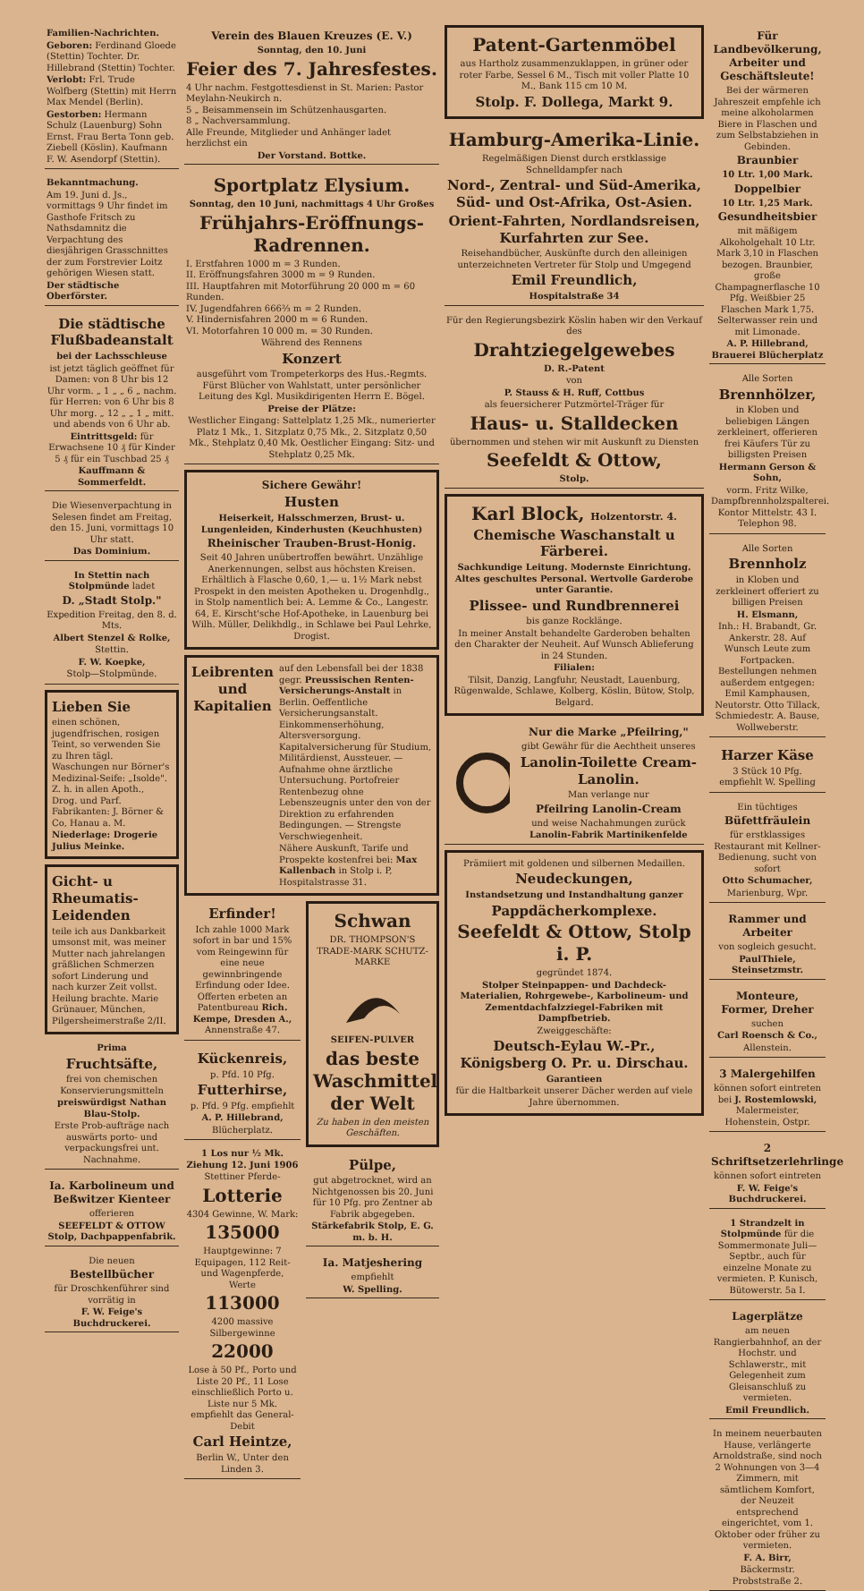Familien-Nachrichten.
Geboren: Ferdinand Gloede (Stettin) Tochter. Dr. Hillebrand (Stettin) Tochter.
Verlobt: Frl. Trude Wolfberg (Stettin) mit Herrn Max Mendel (Berlin).
Gestorben: Hermann Schulz (Lauenburg) Sohn Ernst. Frau Berta Tonn geb. Ziebell (Köslin). Kaufmann F. W. Asendorpf (Stettin).
Bekanntmachung.
Am 19. Juni d. Js., vormittags 9 Uhr findet im Gasthofe Fritsch zu Nathsdamnitz die Verpachtung des diesjährigen Grasschnittes der zum Forstrevier Loitz gehörigen Wiesen statt.
Der städtische Oberförster.
Die städtische Flußbadeanstalt
bei der Lachsschleuse
ist jetzt täglich geöffnet für Damen: von 8 Uhr bis 12 Uhr vorm. „ 1 „ „ 6 „ nachm. für Herren: von 6 Uhr bis 8 Uhr morg. „ 12 „ „ 1 „ mitt. und abends von 6 Uhr ab.
Eintrittsgeld: für Erwachsene 10 ₰ für Kinder 5 ₰ für ein Tuschbad 25 ₰
Kauffmann & Sommerfeldt.
Die Wiesenverpachtung in Selesen findet am Freitag, den 15. Juni, vormittags 10 Uhr statt.
Das Dominium.
In Stettin nach Stolpmünde ladet
D. „Stadt Stolp."
Expedition Freitag, den 8. d. Mts.
Albert Stenzel & Rolke,
Stettin.
F. W. Koepke,
Stolp—Stolpmünde.
Lieben Sie
einen schönen, jugendfrischen, rosigen Teint, so verwenden Sie zu Ihren tägl. Waschungen nur Börner's Medizinal-Seife: „Isolde". Z. h. in allen Apoth., Drog. und Parf. Fabrikanten: J. Börner & Co, Hanau a. M.
Niederlage: Drogerie Julius Meinke.
Gicht- u Rheumatis-Leidenden
teile ich aus Dankbarkeit umsonst mit, was meiner Mutter nach jahrelangen gräßlichen Schmerzen sofort Linderung und nach kurzer Zeit vollst. Heilung brachte. Marie Grünauer, München, Pilgersheimerstraße 2/II.
Prima
Fruchtsäfte,
frei von chemischen Konservierungsmitteln
preiswürdigst Nathan Blau-Stolp.
Erste Prob-aufträge nach auswärts porto- und verpackungsfrei unt. Nachnahme.
Ia. Karbolineum und Beßwitzer Kienteer
offerieren
SEEFELDT & OTTOW Stolp, Dachpappenfabrik.
Die neuen
Bestellbücher
für Droschkenführer sind vorrätig in
F. W. Feige's Buchdruckerei.
Verein des Blauen Kreuzes (E. V.)
Sonntag, den 10. Juni
Feier des 7. Jahresfestes.
4 Uhr nachm. Festgottesdienst in St. Marien: Pastor Meylahn-Neukirch n.
5 „ Beisammensein im Schützenhausgarten.
8 „ Nachversammlung.
Alle Freunde, Mitglieder und Anhänger ladet herzlichst ein
Der Vorstand. Bottke.
Sportplatz Elysium.
Sonntag, den 10 Juni, nachmittags 4 Uhr Großes
Frühjahrs-Eröffnungs-Radrennen.
I. Erstfahren 1000 m = 3 Runden.
II. Eröffnungsfahren 3000 m = 9 Runden.
III. Hauptfahren mit Motorführung 20 000 m = 60 Runden.
IV. Jugendfahren 666⅔ m = 2 Runden.
V. Hindernisfahren 2000 m = 6 Runden.
VI. Motorfahren 10 000 m. = 30 Runden.
Während des Rennens
Konzert
ausgeführt vom Trompeterkorps des Hus.-Regmts. Fürst Blücher von Wahlstatt, unter persönlicher Leitung des Kgl. Musikdirigenten Herrn E. Bögel.
Preise der Plätze:
Westlicher Eingang: Sattelplatz 1,25 Mk., numerierter Platz 1 Mk., 1. Sitzplatz 0,75 Mk., 2. Sitzplatz 0,50 Mk., Stehplatz 0,40 Mk. Oestlicher Eingang: Sitz- und Stehplatz 0,25 Mk.
Sichere Gewähr!
Husten
Heiserkeit, Halsschmerzen, Brust- u. Lungenleiden, Kinderhusten (Keuchhusten)
Rheinischer Trauben-Brust-Honig.
Seit 40 Jahren unübertroffen bewährt. Unzählige Anerkennungen, selbst aus höchsten Kreisen. Erhältlich à Flasche 0,60, 1,— u. 1½ Mark nebst Prospekt in den meisten Apotheken u. Drogenhdlg., in Stolp namentlich bei: A. Lemme & Co., Langestr. 64, E. Kirscht'sche Hof-Apotheke, in Lauenburg bei Wilh. Müller, Delikhdlg., in Schlawe bei Paul Lehrke, Drogist.
Leibrenten und Kapitalien
auf den Lebensfall bei der 1838 gegr. Preussischen Renten-Versicherungs-Anstalt in Berlin. Oeffentliche Versicherungsanstalt. Einkommenserhöhung, Altersversorgung. Kapitalversicherung für Studium, Militärdienst, Aussteuer. — Aufnahme ohne ärztliche Untersuchung. Portofreier Rentenbezug ohne Lebenszeugnis unter den von der Direktion zu erfahrenden Bedingungen. — Strengste Verschwiegenheit.
Nähere Auskunft, Tarife und Prospekte kostenfrei bei: Max Kallenbach in Stolp i. P, Hospitalstrasse 31.
Erfinder!
Ich zahle 1000 Mark sofort in bar und 15% vom Reingewinn für eine neue gewinnbringende Erfindung oder Idee. Offerten erbeten an Patentbureau Rich. Kempe, Dresden A., Annenstraße 47.
Kückenreis,
p. Pfd. 10 Pfg.
Futterhirse,
p. Pfd. 9 Pfg. empfiehlt
A. P. Hillebrand,
Blücherplatz.
1 Los nur ½ Mk. Ziehung 12. Juni 1906
Stettiner Pferde-
Lotterie
4304 Gewinne, W. Mark:
135000
Hauptgewinne: 7 Equipagen, 112 Reit- und Wagenpferde, Werte
113000
4200 massive Silbergewinne
22000
Lose à 50 Pf., Porto und Liste 20 Pf., 11 Lose einschließlich Porto u. Liste nur 5 Mk. empfiehlt das General-Debit
Carl Heintze,
Berlin W., Unter den Linden 3.
Schwan
DR. THOMPSON'S TRADE-MARK SCHUTZ-MARKE
SEIFEN-PULVER
das beste Waschmittel der Welt
Zu haben in den meisten Geschäften.
Pülpe,
gut abgetrocknet, wird an Nichtgenossen bis 20. Juni für 10 Pfg. pro Zentner ab Fabrik abgegeben.
Stärkefabrik Stolp, E. G. m. b. H.
Ia. Matjeshering
empfiehlt
W. Spelling.
Patent-Gartenmöbel
aus Hartholz zusammenzuklappen, in grüner oder roter Farbe, Sessel 6 M., Tisch mit voller Platte 10 M., Bank 115 cm 10 M.
Stolp. F. Dollega, Markt 9.
Hamburg-Amerika-Linie.
Regelmäßigen Dienst durch erstklassige Schnelldampfer nach
Nord-, Zentral- und Süd-Amerika, Süd- und Ost-Afrika, Ost-Asien.
Orient-Fahrten, Nordlandsreisen, Kurfahrten zur See.
Reisehandbücher, Auskünfte durch den alleinigen unterzeichneten Vertreter für Stolp und Umgegend
Emil Freundlich,
Hospitalstraße 34
Für den Regierungsbezirk Köslin haben wir den Verkauf des
Drahtziegelgewebes
D. R.-Patent
von
P. Stauss & H. Ruff, Cottbus
als feuersicherer Putzmörtel-Träger für
Haus- u. Stalldecken
übernommen und stehen wir mit Auskunft zu Diensten
Seefeldt & Ottow,
Stolp.
Karl Block, Holzentorstr. 4.
Chemische Waschanstalt u Färberei.
Sachkundige Leitung. Modernste Einrichtung. Altes geschultes Personal. Wertvolle Garderobe unter Garantie.
Plissee- und Rundbrennerei
bis ganze Rocklänge.
In meiner Anstalt behandelte Garderoben behalten den Charakter der Neuheit. Auf Wunsch Ablieferung in 24 Stunden.
Filialen:
Tilsit, Danzig, Langfuhr, Neustadt, Lauenburg, Rügenwalde, Schlawe, Kolberg, Köslin, Bütow, Stolp, Belgard.
Nur die Marke „Pfeilring,"
gibt Gewähr für die Aechtheit unseres
Lanolin-Toilette Cream-Lanolin.
Man verlange nur
Pfeilring Lanolin-Cream
und weise Nachahmungen zurück
Lanolin-Fabrik Martinikenfelde
Prämiiert mit goldenen und silbernen Medaillen.
Neudeckungen,
Instandsetzung und Instandhaltung ganzer
Pappdächerkomplexe.
Seefeldt & Ottow, Stolp i. P.
gegründet 1874.
Stolper Steinpappen- und Dachdeck-Materialien, Rohrgewebe-, Karbolineum- und Zementdachfalzziegel-Fabriken mit Dampfbetrieb.
Zweiggeschäfte:
Deutsch-Eylau W.-Pr., Königsberg O. Pr. u. Dirschau.
Garantieen
für die Haltbarkeit unserer Dächer werden auf viele Jahre übernommen.
Für Landbevölkerung, Arbeiter und Geschäftsleute!
Bei der wärmeren Jahreszeit empfehle ich meine alkoholarmen Biere in Flaschen und zum Selbstabziehen in Gebinden.
Braunbier
10 Ltr. 1,00 Mark.
Doppelbier
10 Ltr. 1,25 Mark.
Gesundheitsbier
mit mäßigem Alkoholgehalt 10 Ltr. Mark 3,10 in Flaschen bezogen. Braunbier, große Champagnerflasche 10 Pfg. Weißbier 25 Flaschen Mark 1,75. Selterwasser rein und mit Limonade.
A. P. Hillebrand, Brauerei Blücherplatz
Alle Sorten
Brennhölzer,
in Kloben und beliebigen Längen zerkleinert, offerieren frei Käufers Tür zu billigsten Preisen
Hermann Gerson & Sohn,
vorm. Fritz Wilke, Dampfbrennholzspalterei. Kontor Mittelstr. 43 I. Telephon 98.
Alle Sorten
Brennholz
in Kloben und zerkleinert offeriert zu billigen Preisen
H. Elsmann,
Inh.: H. Brabandt, Gr. Ankerstr. 28. Auf Wunsch Leute zum Fortpacken. Bestellungen nehmen außerdem entgegen: Emil Kamphausen, Neutorstr. Otto Tillack, Schmiedestr. A. Bause, Wollweberstr.
Harzer Käse
3 Stück 10 Pfg. empfiehlt W. Spelling
Ein tüchtiges
Büfettfräulein
für erstklassiges Restaurant mit Kellner-Bedienung, sucht von sofort
Otto Schumacher,
Marienburg, Wpr.
Rammer und Arbeiter
von sogleich gesucht.
PaulThiele, Steinsetzmstr.
Monteure, Former, Dreher
suchen
Carl Roensch & Co.,
Allenstein.
3 Malergehilfen
können sofort eintreten bei J. Rostemlowski, Malermeister, Hohenstein, Ostpr.
2 Schriftsetzerlehrlinge
können sofort eintreten
F. W. Feige's Buchdruckerei.
1 Strandzelt in Stolpmünde für die Sommermonate Juli—Septbr., auch für einzelne Monate zu vermieten. P. Kunisch, Bütowerstr. 5a I.
Lagerplätze
am neuen Rangierbahnhof, an der Hochstr. und Schlawerstr., mit Gelegenheit zum Gleisanschluß zu vermieten.
Emil Freundlich.
In meinem neuerbauten Hause, verlängerte Arnoldstraße, sind noch 2 Wohnungen von 3—4 Zimmern, mit sämtlichem Komfort, der Neuzeit entsprechend eingerichtet, vom 1. Oktober oder früher zu vermieten.
F. A. Birr,
Bäckermstr. Probststraße 2.